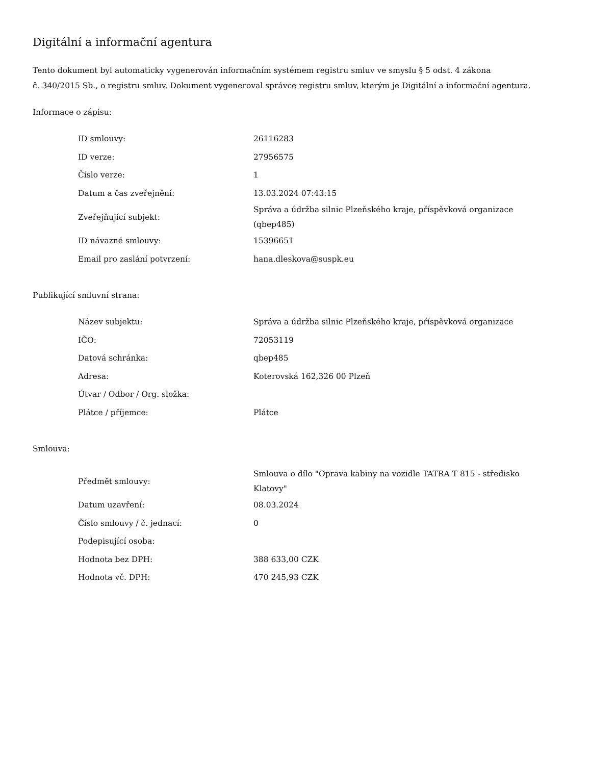Digitální a informační agentura
Tento dokument byl automaticky vygenerován informačním systémem registru smluv ve smyslu § 5 odst. 4 zákona
č. 340/2015 Sb., o registru smluv. Dokument vygeneroval správce registru smluv, kterým je Digitální a informační agentura.
Informace o zápisu:
| ID smlouvy: | 26116283 |
| ID verze: | 27956575 |
| Číslo verze: | 1 |
| Datum a čas zveřejnění: | 13.03.2024 07:43:15 |
| Zveřejňující subjekt: | Správa a údržba silnic Plzeňského kraje, příspěvková organizace (qbep485) |
| ID návazné smlouvy: | 15396651 |
| Email pro zaslání potvrzení: | hana.dleskova@suspk.eu |
Publikující smluvní strana:
| Název subjektu: | Správa a údržba silnic Plzeňského kraje, příspěvková organizace |
| IČO: | 72053119 |
| Datová schránka: | qbep485 |
| Adresa: | Koterovská 162,326 00 Plzeň |
| Útvar / Odbor / Org. složka: | |
| Plátce / příjemce: | Plátce |
Smlouva:
| Předmět smlouvy: | Smlouva o dílo "Oprava kabiny na vozidle TATRA T 815 - středisko Klatovy" |
| Datum uzavření: | 08.03.2024 |
| Číslo smlouvy / č. jednací: | 0 |
| Podepisující osoba: | |
| Hodnota bez DPH: | 388 633,00 CZK |
| Hodnota vč. DPH: | 470 245,93 CZK |